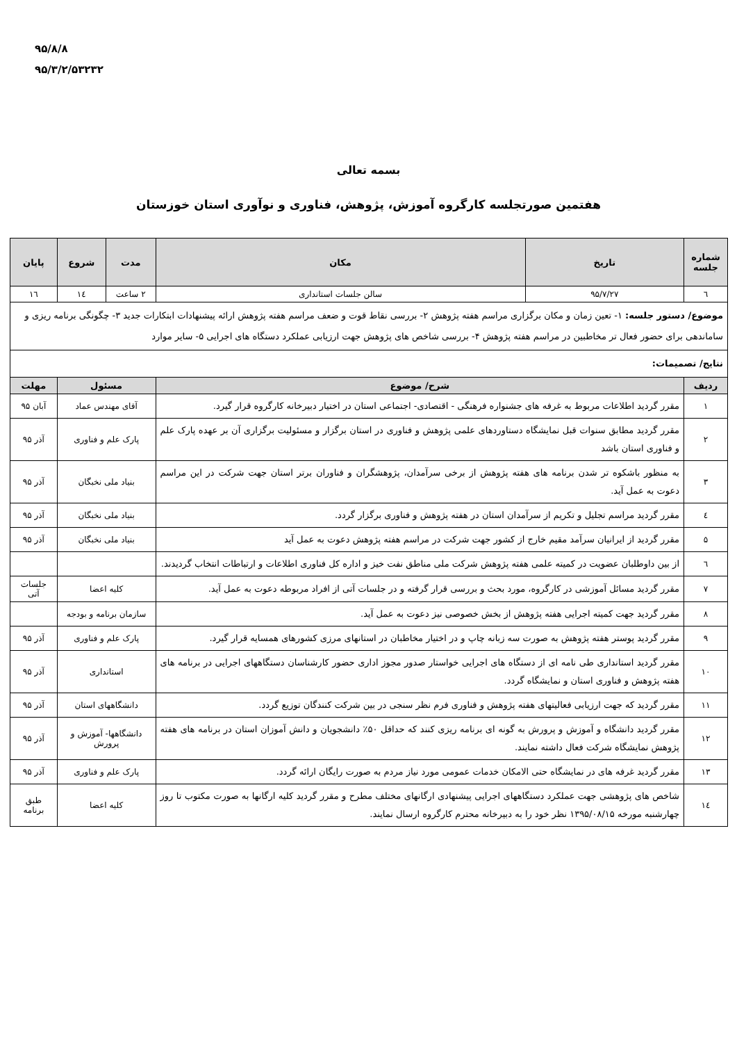۹۵/۸/۸
۹۵/۳/۲/۵۳۲۳۲
بسمه تعالی
هفتمین صورتجلسه کارگروه آموزش، پژوهش، فناوری و نوآوری استان خوزستان
| شماره جلسه | تاریخ | مکان | مدت | شروع | پایان |
| --- | --- | --- | --- | --- | --- |
| ٦ | ۹۵/۷/۲۷ | سالن جلسات استانداری | ۲ ساعت | ١٤ | ١٦ |
| موضوع/ دستور جلسه: ۱- تعین زمان و مکان برگزاری مراسم هفته پژوهش ۲- بررسی نقاط قوت و ضعف مراسم هفته پژوهش ارائه پیشنهادات ابتکارات جدید ۳- چگونگی برنامه ریزی و ساماندهی برای حضور فعال تر مخاطبین در مراسم هفته پژوهش ۴- بررسی شاخص های پژوهش جهت ارزیابی عملکرد دستگاه های اجرایی ۵- سایر موارد | | | | | |
| نتایج/ تصمیمات: | | | | | |
| ردیف | شرح/ موضوع | | مسئول | | مهلت |
| ۱ | مقرر گردید اطلاعات مربوط به غرفه های جشنواره فرهنگی - اقتصادی- اجتماعی استان در اختیار دبیرخانه کارگروه قرار گیرد. | | آقای مهندس عماد | | آبان ۹۵ |
| ۲ | مقرر گردید مطابق سنوات قبل نمایشگاه دستاوردهای علمی پژوهش و فناوری در استان برگزار و مسئولیت برگزاری آن بر عهده پارک علم و فناوری استان باشد | | پارک علم و فناوری | | آذر ۹۵ |
| ۳ | به منظور باشکوه تر شدن برنامه های هفته پژوهش از برخی سرآمدان، پژوهشگران و فناوران برتر استان جهت شرکت در این مراسم دعوت به عمل آید. | | بنیاد ملی نخبگان | | آذر ۹۵ |
| ٤ | مقرر گردید مراسم تجلیل و تکریم از سرآمدان استان در هفته پژوهش و فناوری برگزار گردد. | | بنیاد ملی نخبگان | | آذر ۹۵ |
| ۵ | مقرر گردید از ایرانیان سرآمد مقیم خارج از کشور جهت شرکت در مراسم هفته پژوهش دعوت به عمل آید | | بنیاد ملی نخبگان | | آذر ۹۵ |
| ٦ | از بین داوطلبان عضویت در کمیته علمی هفته پژوهش شرکت ملی مناطق نفت خیز و اداره کل فناوری اطلاعات و ارتباطات انتخاب گردیدند. | | | | |
| ۷ | مقرر گردید مسائل آموزشی در کارگروه، مورد بحث و بررسی قرار گرفته و در جلسات آتی از افراد مربوطه دعوت به عمل آید. | | کلیه اعضا | | جلسات آتی |
| ۸ | مقرر گردید جهت کمیته اجرایی هفته پژوهش از بخش خصوصی نیز دعوت به عمل آید. | | سازمان برنامه و بودجه | | |
| ۹ | مقرر گردید پوستر هفته پژوهش به صورت سه زبانه چاپ و در اختیار مخاطبان در استانهای مرزی کشورهای همسایه قرار گیرد. | | پارک علم و فناوری | | آذر ۹۵ |
| ۱۰ | مقرر گردید استانداری طی نامه ای از دستگاه های اجرایی خواستار صدور مجوز اداری حضور کارشناسان دستگاههای اجرایی در برنامه های هفته پژوهش و فناوری استان و نمایشگاه گردد. | | استانداری | | آذر ۹۵ |
| ۱۱ | مقرر گردید که جهت ارزیابی فعالیتهای هفته پژوهش و فناوری فرم نظر سنجی در بین شرکت کنندگان توزیع گردد. | | دانشگاههای استان | | آذر ۹۵ |
| ۱۲ | مقرر گردید دانشگاه و آموزش و پرورش به گونه ای برنامه ریزی کنند که حداقل ۵۰٪ دانشجویان و دانش آموزان استان در برنامه های هفته پژوهش نمایشگاه شرکت فعال داشته نمایند. | | دانشگاهها- آموزش و پرورش | | آذر ۹۵ |
| ۱۳ | مقرر گردید غرفه های در نمایشگاه حتی الامکان خدمات عمومی مورد نیاز مردم به صورت رایگان ارائه گردد. | | پارک علم و فناوری | | آذر ۹۵ |
| ١٤ | شاخص های پژوهشی جهت عملکرد دستگاههای اجرایی پیشنهادی ارگانهای مختلف مطرح و مقرر گردید کلیه ارگانها به صورت مکتوب تا روز چهارشنبه مورخه ۱۳۹۵/۰۸/۱۵ نظر خود را به دبیرخانه محترم کارگروه ارسال نمایند. | | کلیه اعضا | | طبق برنامه |